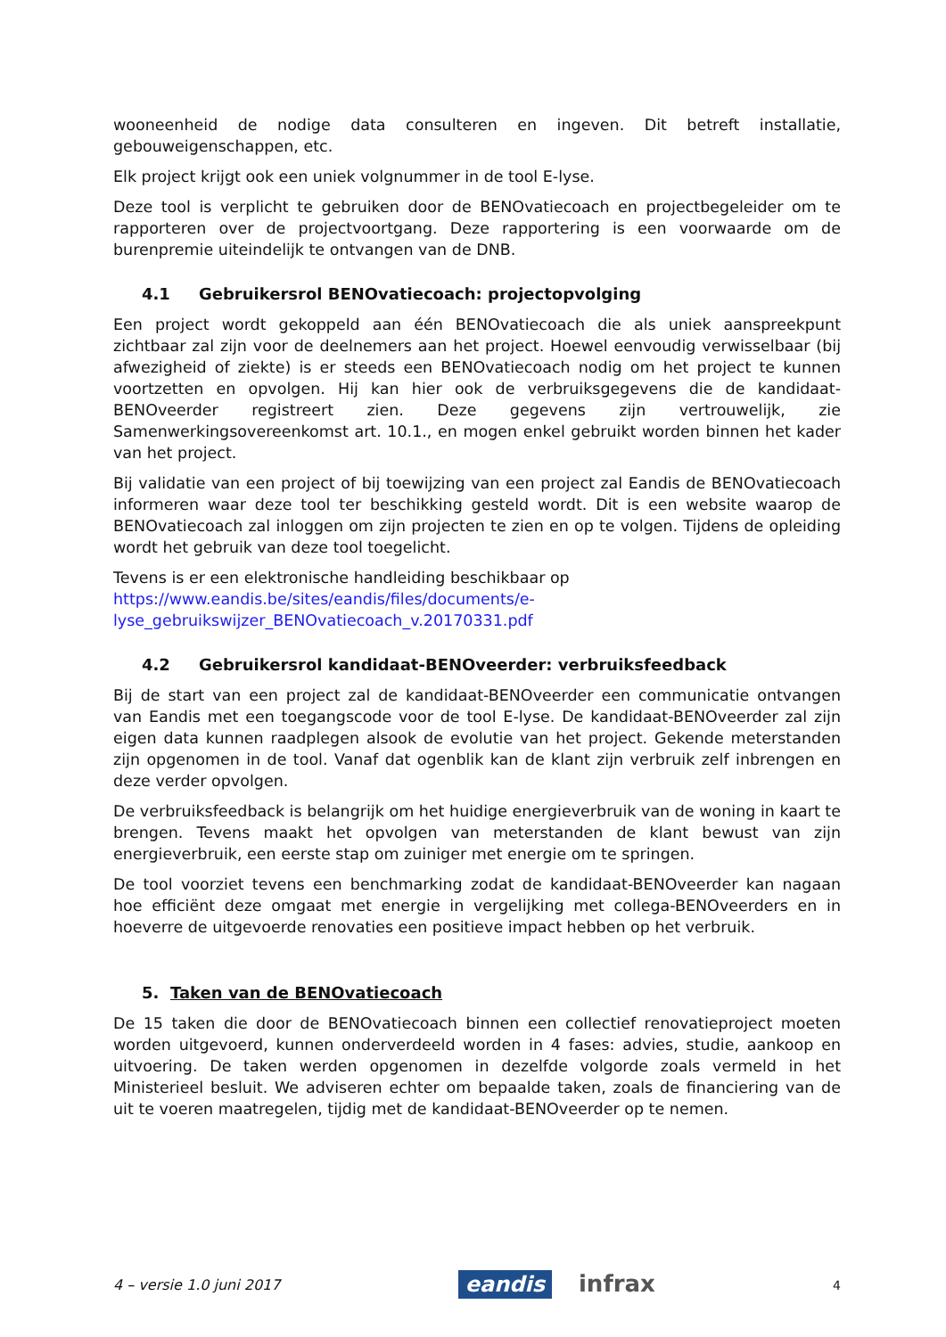wooneenheid de nodige data consulteren en ingeven. Dit betreft installatie, gebouweigenschappen, etc.
Elk project krijgt ook een uniek volgnummer in de tool E-lyse.
Deze tool is verplicht te gebruiken door de BENOvatiecoach en projectbegeleider om te rapporteren over de projectvoortgang. Deze rapportering is een voorwaarde om de burenpremie uiteindelijk te ontvangen van de DNB.
4.1 Gebruikersrol BENOvatiecoach: projectopvolging
Een project wordt gekoppeld aan één BENOvatiecoach die als uniek aanspreekpunt zichtbaar zal zijn voor de deelnemers aan het project. Hoewel eenvoudig verwisselbaar (bij afwezigheid of ziekte) is er steeds een BENOvatiecoach nodig om het project te kunnen voortzetten en opvolgen. Hij kan hier ook de verbruiksgegevens die de kandidaat-BENOveerder registreert zien. Deze gegevens zijn vertrouwelijk, zie Samenwerkingsovereenkomst art. 10.1., en mogen enkel gebruikt worden binnen het kader van het project.
Bij validatie van een project of bij toewijzing van een project zal Eandis de BENOvatiecoach informeren waar deze tool ter beschikking gesteld wordt. Dit is een website waarop de BENOvatiecoach zal inloggen om zijn projecten te zien en op te volgen. Tijdens de opleiding wordt het gebruik van deze tool toegelicht.
Tevens is er een elektronische handleiding beschikbaar op
https://www.eandis.be/sites/eandis/files/documents/e-
lyse_gebruikswijzer_BENOvatiecoach_v.20170331.pdf
4.2 Gebruikersrol kandidaat-BENOveerder: verbruiksfeedback
Bij de start van een project zal de kandidaat-BENOveerder een communicatie ontvangen van Eandis met een toegangscode voor de tool E-lyse. De kandidaat-BENOveerder zal zijn eigen data kunnen raadplegen alsook de evolutie van het project. Gekende meterstanden zijn opgenomen in de tool. Vanaf dat ogenblik kan de klant zijn verbruik zelf inbrengen en deze verder opvolgen.
De verbruiksfeedback is belangrijk om het huidige energieverbruik van de woning in kaart te brengen. Tevens maakt het opvolgen van meterstanden de klant bewust van zijn energieverbruik, een eerste stap om zuiniger met energie om te springen.
De tool voorziet tevens een benchmarking zodat de kandidaat-BENOveerder kan nagaan hoe efficiënt deze omgaat met energie in vergelijking met collega-BENOveerders en in hoeverre de uitgevoerde renovaties een positieve impact hebben op het verbruik.
5. Taken van de BENOvatiecoach
De 15 taken die door de BENOvatiecoach binnen een collectief renovatieproject moeten worden uitgevoerd, kunnen onderverdeeld worden in 4 fases: advies, studie, aankoop en uitvoering. De taken werden opgenomen in dezelfde volgorde zoals vermeld in het Ministerieel besluit. We adviseren echter om bepaalde taken, zoals de financiering van de uit te voeren maatregelen, tijdig met de kandidaat-BENOveerder op te nemen.
4 – versie 1.0 juni 2017
eandis infrax
4